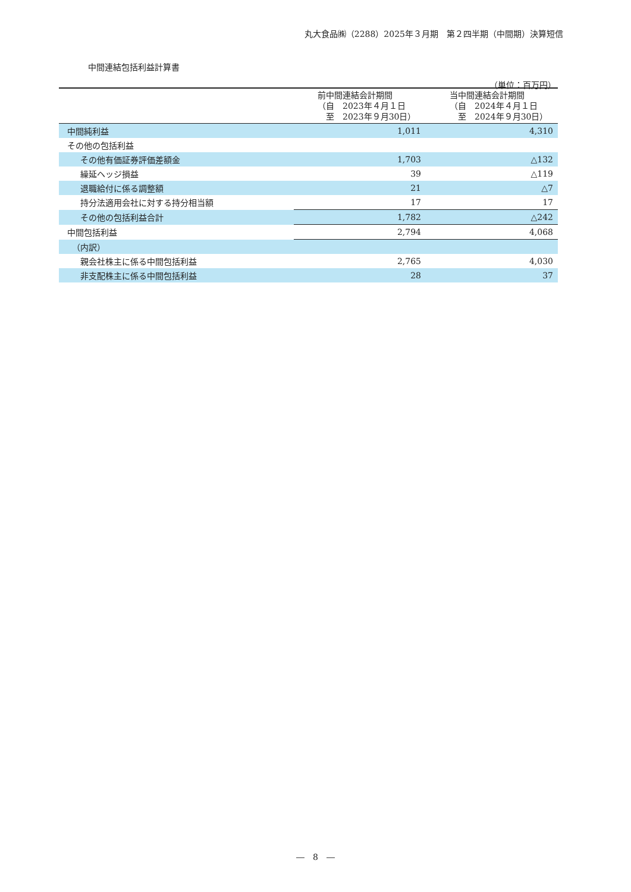丸大食品㈱（2288）2025年３月期　第２四半期（中間期）決算短信
中間連結包括利益計算書
（単位：百万円）
| | 前中間連結会計期間 （自 2023年４月１日 至 2023年９月30日） | 当中間連結会計期間 （自 2024年４月１日 至 2024年９月30日） |
| --- | --- | --- |
| 中間純利益 | 1,011 | 4,310 |
| その他の包括利益 | | |
| その他有価証券評価差額金 | 1,703 | △132 |
| 繰延ヘッジ損益 | 39 | △119 |
| 退職給付に係る調整額 | 21 | △7 |
| 持分法適用会社に対する持分相当額 | 17 | 17 |
| その他の包括利益合計 | 1,782 | △242 |
| 中間包括利益 | 2,794 | 4,068 |
| （内訳） | | |
| 親会社株主に係る中間包括利益 | 2,765 | 4,030 |
| 非支配株主に係る中間包括利益 | 28 | 37 |
―　8　―